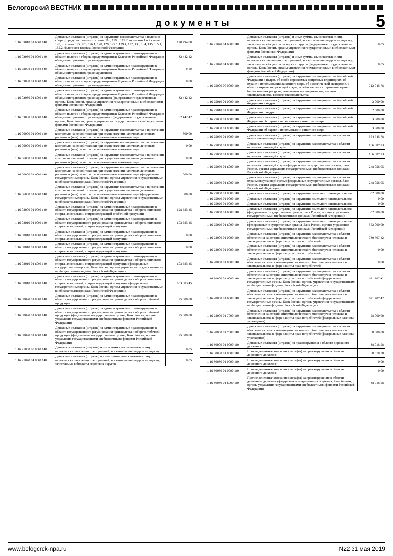Белогорский ВЕСТНИК
документы 5
| 1 16 03010 01 6000 140 | Денежные взыскания (штрафы) за нарушение законодательства о налогах и сборах, предусмотренные статьями 116, 119.1, 119.2, пунктами 1 и 2 статьи 120, статьями 125, 126, 126.1, 128, 129, 129.1, 129.4, 132, 133, 134, 135, 135.1, 135.2 Налогового кодекса Российской Федерации | 170 794,80 |
| 1 16 03030 01 0000 140 | Денежные взыскания (штрафы) за административные правонарушения в области налогов и сборов, предусмотренные Кодексом Российской Федерации об административных правонарушениях | 32 442,42 |
| 1 16 03030 01 0000 140 | Денежные взыскания (штрафы) за административные правонарушения в области налогов и сборов, предусмотренные Кодексом Российской Федерации об административных правонарушениях | 0,00 |
| 1 16 03030 01 0000 140 | Денежные взыскания (штрафы) за административные правонарушения в области налогов и сборов, предусмотренные Кодексом Российской Федерации об административных правонарушениях | 0,00 |
| 1 16 03030 01 6000 140 | Денежные взыскания (штрафы) за административные правонарушения в области налогов и сборов, предусмотренные Кодексом Российской Федерации об административных правонарушениях (федеральные государственные органы, Банк России, органы управления государственными внебюджетными фондами Российской Федерации) | 32 442,42 |
| 1 16 03030 01 6000 140 | Денежные взыскания (штрафы) за административные правонарушения в области налогов и сборов, предусмотренные Кодексом Российской Федерации об административных правонарушениях (федеральные государственные органы, Банк России, органы управления государственными внебюджетными фондами Российской Федерации) | 32 442,42 |
| 1 16 06000 01 0000 140 | Денежные взыскания (штрафы) за нарушение законодательства о применении контрольно-кассовой техники при осуществлении наличных денежных расчетов и (или) расчетов с использованием платежных карт | 800,00 |
| 1 16 06000 01 0000 140 | Денежные взыскания (штрафы) за нарушение законодательства о применении контрольно-кассовой техники при осуществлении наличных денежных расчетов и (или) расчетов с использованием платежных карт | 0,00 |
| 1 16 06000 01 0000 140 | Денежные взыскания (штрафы) за нарушение законодательства о применении контрольно-кассовой техники при осуществлении наличных денежных расчетов и (или) расчетов с использованием платежных карт | 0,00 |
| 1 16 06000 01 6000 140 | Денежные взыскания (штрафы) за нарушение законодательства о применении контрольно-кассовой техники при осуществлении наличных денежных расчетов и (или) расчетов с использованием платежных карт (федеральные государственные органы, Банк России, органы управления государственными внебюджетными фондами Российской Федерации) | 800,00 |
| 1 16 06000 01 6000 140 | Денежные взыскания (штрафы) за нарушение законодательства о применении контрольно-кассовой техники при осуществлении наличных денежных расчетов и (или) расчетов с использованием платежных карт (федеральные государственные органы, Банк России, органы управления государственными внебюджетными фондами Российской Федерации) | 800,00 |
| 1 16 08000 01 0000 140 | Денежные взыскания (штрафы) за административные правонарушения в области государственного регулирования производства и оборота этилового спирта, алкогольной, спиртосодержащей и табачной продукции | 628 683,45 |
| 1 16 08010 01 0000 140 | Денежные взыскания (штрафы) за административные правонарушения в области государственного регулирования производства и оборота этилового спирта, алкогольной, спиртосодержащей продукции | 603 683,45 |
| 1 16 08010 01 0000 140 | Денежные взыскания (штрафы) за административные правонарушения в области государственного регулирования производства и оборота этилового спирта, алкогольной, спиртосодержащей продукции | 0,00 |
| 1 16 08010 01 0000 140 | Денежные взыскания (штрафы) за административные правонарушения в области государственного регулирования производства и оборота этилового спирта, алкогольной, спиртосодержащей продукции | 0,00 |
| 1 16 08010 01 6000 140 | Денежные взыскания (штрафы) за административные правонарушения в области государственного регулирования производства и оборота этилового спирта, алкогольной, спиртосодержащей продукции (федеральные государственные органы, Банк России, органы управления государственными внебюджетными фондами Российской Федерации) | 603 683,45 |
| 1 16 08010 01 6000 140 | Денежные взыскания (штрафы) за административные правонарушения в области государственного регулирования производства и оборота этилового спирта, алкогольной, спиртосодержащей продукции (федеральные государственные органы, Банк России, органы управления государственными внебюджетными фондами Российской Федерации) | 603 683,45 |
| 1 16 08020 01 0000 140 | Денежные взыскания (штрафы) за административные правонарушения в области государственного регулирования производства и оборота табачной продукции | 25 000,00 |
| 1 16 08020 01 6000 140 | Денежные взыскания (штрафы) за административные правонарушения в области государственного регулирования производства и оборота табачной продукции (федеральные государственные органы, Банк России, органы управления государственными внебюджетными фондами Российской Федерации) | 25 000,00 |
| 1 16 08020 01 6000 140 | Денежные взыскания (штрафы) за административные правонарушения в области государственного регулирования производства и оборота табачной продукции (федеральные государственные органы, Банк России, органы управления государственными внебюджетными фондами Российской Федерации) | 25 000,00 |
| 1 16 21000 00 0000 140 | Денежные взыскания (штрафы) и иные суммы, взыскиваемые с лиц, виновных в совершении преступлений, и в возмещение ущерба имуществу | 0,05 |
| 1 16 21040 04 0000 140 | Денежные взыскания (штрафы) и иные суммы, взыскиваемые с лиц, виновных в совершении преступлений, и в возмещение ущерба имуществу, зачисляемые в бюджеты городских округов | 0,05 |
| 1 16 21040 04 6000 140 | Денежные взыскания (штрафы) и иные суммы, взыскиваемые с лиц, виновных в совершении преступлений, и в возмещение ущерба имуществу, зачисляемые в бюджеты городских округов (федеральные государственные органы, Банк России, органы управления государственными внебюджетными фондами Российской Федерации) | 0,05 |
| 1 16 21040 04 6000 140 | Денежные взыскания (штрафы) и иные суммы, взыскиваемые с лиц, виновных в совершении преступлений, и в возмещение ущерба имуществу, зачисляемые в бюджеты городских округов (федеральные государственные органы, Банк России, органы управления государственными внебюджетными фондами Российской Федерации) | 0,05 |
| 1 16 25000 00 0000 140 | Денежные взыскания (штрафы) за нарушение законодательства Российской Федерации о недрах, об особо охраняемых природных территориях, об охране и использовании животного мира, об экологической экспертизе, в области охраны окружающей среды, о рыболовстве и сохранении водных биологических ресурсов, земельного законодательства, лесного законодательства, водного законодательства | 712 045,78 |
| 1 16 25010 01 0000 140 | Денежные взыскания (штрафы) за нарушение законодательства Российской Федерации о недрах | 2 000,00 |
| 1 16 25010 01 0000 140 | Денежные взыскания (штрафы) за нарушение законодательства Российской Федерации о недрах | 2 000,00 |
| 1 16 25030 01 0000 140 | Денежные взыскания (штрафы) за нарушение законодательства Российской Федерации об охране и использовании животного мира | 3 300,00 |
| 1 16 25030 01 0000 140 | Денежные взыскания (штрафы) за нарушение законодательства Российской Федерации об охране и использовании животного мира | 3 300,00 |
| 1 16 25050 01 0000 140 | Денежные взыскания (штрафы) за нарушение законодательства в области охраны окружающей среды | 354 745,78 |
| 1 16 25050 01 0000 140 | Денежные взыскания (штрафы) за нарушение законодательства в области охраны окружающей среды | 106 687,73 |
| 1 16 25050 01 0000 140 | Денежные взыскания (штрафы) за нарушение законодательства в области охраны окружающей среды | 106 687,73 |
| 1 16 25050 01 6000 140 | Денежные взыскания (штрафы) за нарушение законодательства в области охраны окружающей среды (федеральные государственные органы, Банк России, органы управления государственными внебюджетными фондами Российской Федерации) | 248 058,05 |
| 1 16 25050 01 6000 140 | Денежные взыскания (штрафы) за нарушение законодательства в области охраны окружающей среды (федеральные государственные органы, Банк России, органы управления государственными внебюджетными фондами Российской Федерации) | 248 058,05 |
| 1 16 25060 01 0000 140 | Денежные взыскания (штрафы) за нарушение земельного законодательства | 352 000,00 |
| 1 16 25060 01 0000 140 | Денежные взыскания (штрафы) за нарушение земельного законодательства | 0,00 |
| 1 16 25060 01 0000 140 | Денежные взыскания (штрафы) за нарушение земельного законодательства | 0,00 |
| 1 16 25060 01 6000 140 | Денежные взыскания (штрафы) за нарушение земельного законодательства (федеральные государственные органы, Банк России, органы управления государственными внебюджетными фондами Российской Федерации) | 352 000,00 |
| 1 16 25060 01 6000 140 | Денежные взыскания (штрафы) за нарушение земельного законодательства (федеральные государственные органы, Банк России, органы управления государственными внебюджетными фондами Российской Федерации) | 352 000,00 |
| 1 16 28000 01 0000 140 | Денежные взыскания (штрафы) за нарушение законодательства в области обеспечения санитарно-эпидемиологического благополучия человека и законодательства в сфере защиты прав потребителей | 739 707,42 |
| 1 16 28000 01 0000 140 | Денежные взыскания (штрафы) за нарушение законодательства в области обеспечения санитарно-эпидемиологического благополучия человека и законодательства в сфере защиты прав потребителей | 0,00 |
| 1 16 28000 01 0000 140 | Денежные взыскания (штрафы) за нарушение законодательства в области обеспечения санитарно-эпидемиологического благополучия человека и законодательства в сфере защиты прав потребителей | 0,00 |
| 1 16 28000 01 6000 140 | Денежные взыскания (штрафы) за нарушение законодательства в области обеспечения санитарно-эпидемиологического благополучия человека и законодательства в сфере защиты прав потребителей (федеральные государственные органы, Банк России, органы управления государственными внебюджетными фондами Российской Федерации) | 671 707,42 |
| 1 16 28000 01 6000 140 | Денежные взыскания (штрафы) за нарушение законодательства в области обеспечения санитарно-эпидемиологического благополучия человека и законодательства в сфере защиты прав потребителей (федеральные государственные органы, Банк России, органы управления государственными внебюджетными фондами Российской Федерации) | 671 707,42 |
| 1 16 28000 01 7000 140 | Денежные взыскания (штрафы) за нарушение законодательства в области обеспечения санитарно-эпидемиологического благополучия человека и законодательства в сфере защиты прав потребителей (федеральные казенные учреждения) | 68 000,00 |
| 1 16 28000 01 7000 140 | Денежные взыскания (штрафы) за нарушение законодательства в области обеспечения санитарно-эпидемиологического благополучия человека и законодательства в сфере защиты прав потребителей (федеральные казенные учреждения) | 68 000,00 |
| 1 16 30000 01 0000 140 | Денежные взыскания (штрафы) за правонарушения в области дорожного движения | 38 018,58 |
| 1 16 30030 01 0000 140 | Прочие денежные взыскания (штрафы) за правонарушения в области дорожного движения | 38 018,58 |
| 1 16 30030 01 0000 140 | Прочие денежные взыскания (штрафы) за правонарушения в области дорожного движения | 0,00 |
| 1 16 30030 01 0000 140 | Прочие денежные взыскания (штрафы) за правонарушения в области дорожного движения | 0,00 |
| 1 16 30030 01 6000 140 | Прочие денежные взыскания (штрафы) за правонарушения в области дорожного движения (федеральные государственные органы, Банк России, органы управления государственными внебюджетными фондами Российской Федерации) | 38 018,58 |
www.belogorck-npa.ru N22 31 мая 2019